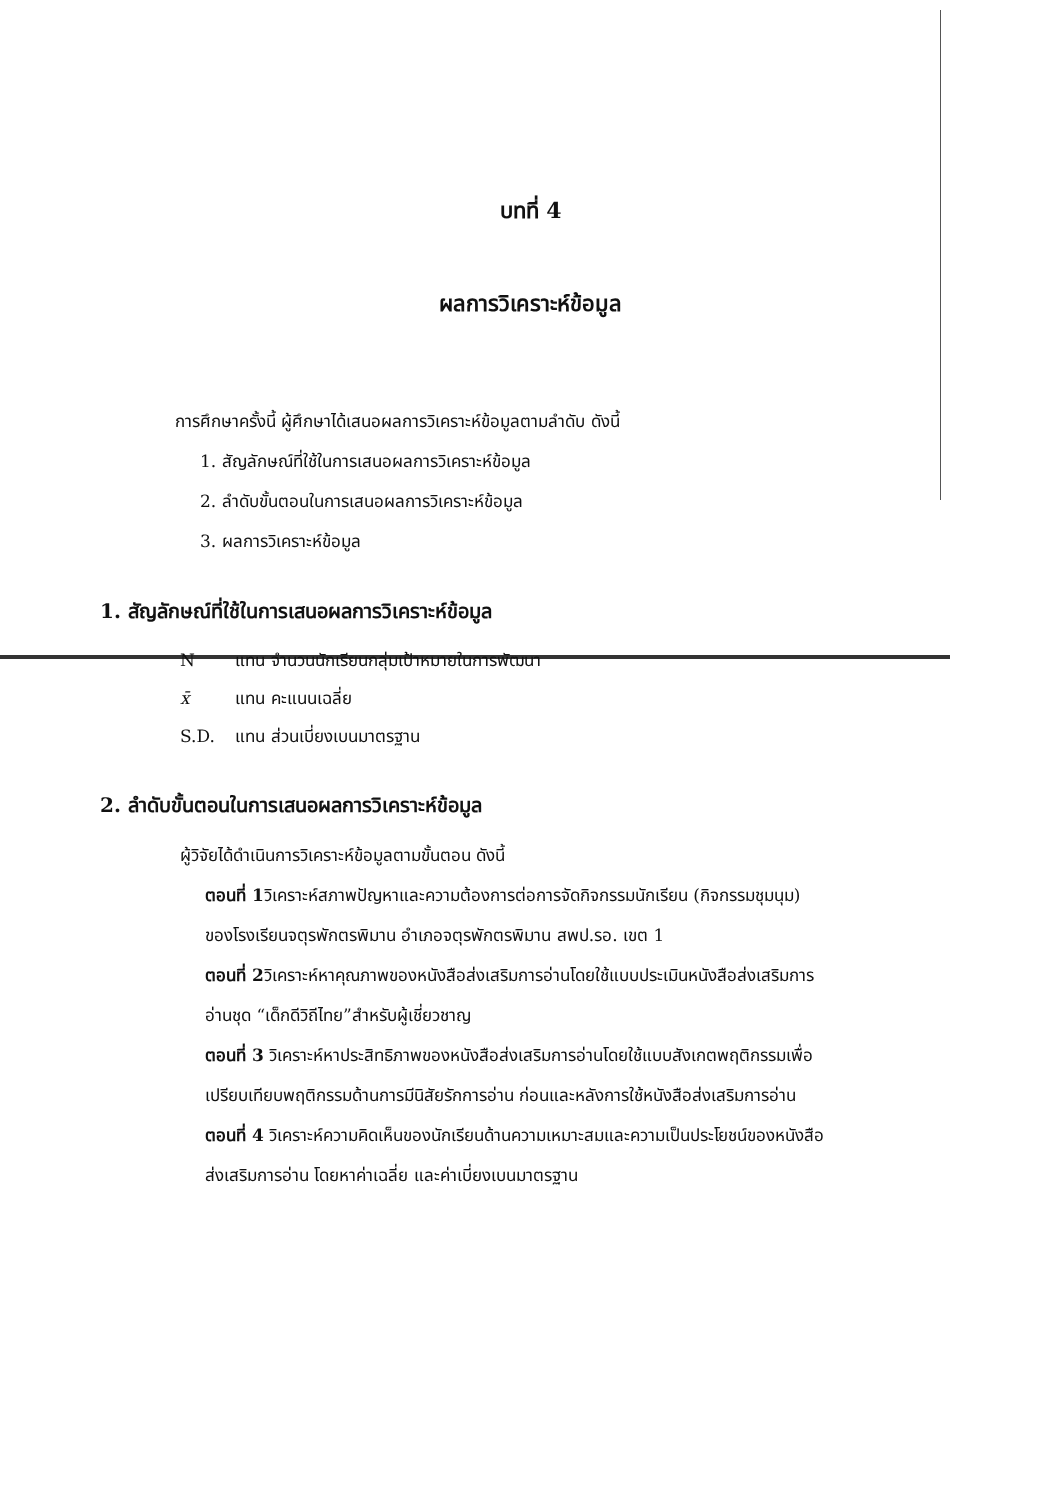บทที่ 4
ผลการวิเคราะห์ข้อมูล
การศึกษาครั้งนี้ ผู้ศึกษาได้เสนอผลการวิเคราะห์ข้อมูลตามลำดับ ดังนี้
1. สัญลักษณ์ที่ใช้ในการเสนอผลการวิเคราะห์ข้อมูล
2. ลำดับขั้นตอนในการเสนอผลการวิเคราะห์ข้อมูล
3. ผลการวิเคราะห์ข้อมูล
1. สัญลักษณ์ที่ใช้ในการเสนอผลการวิเคราะห์ข้อมูล
N แทน จำนวนนักเรียนกลุ่มเป้าหมายในการพัฒนา
x̄ แทน คะแนนเฉลี่ย
S.D. แทน ส่วนเบี่ยงเบนมาตรฐาน
2. ลำดับขั้นตอนในการเสนอผลการวิเคราะห์ข้อมูล
ผู้วิจัยได้ดำเนินการวิเคราะห์ข้อมูลตามขั้นตอน ดังนี้
ตอนที่ 1วิเคราะห์สภาพปัญหาและความต้องการต่อการจัดกิจกรรมนักเรียน (กิจกรรมชุมนุม) ของโรงเรียนจตุรพักตรพิมาน อำเภอจตุรพักตรพิมาน สพป.รอ. เขต 1
ตอนที่ 2วิเคราะห์หาคุณภาพของหนังสือส่งเสริมการอ่านโดยใช้แบบประเมินหนังสือส่งเสริมการอ่านชุด “เด็กดีวิถีไทย”สำหรับผู้เชี่ยวชาญ
ตอนที่ 3 วิเคราะห์หาประสิทธิภาพของหนังสือส่งเสริมการอ่านโดยใช้แบบสังเกตพฤติกรรมเพื่อเปรียบเทียบพฤติกรรมด้านการมีนิสัยรักการอ่าน ก่อนและหลังการใช้หนังสือส่งเสริมการอ่าน
ตอนที่ 4 วิเคราะห์ความคิดเห็นของนักเรียนด้านความเหมาะสมและความเป็นประโยชน์ของหนังสือส่งเสริมการอ่าน โดยหาค่าเฉลี่ย และค่าเบี่ยงเบนมาตรฐาน